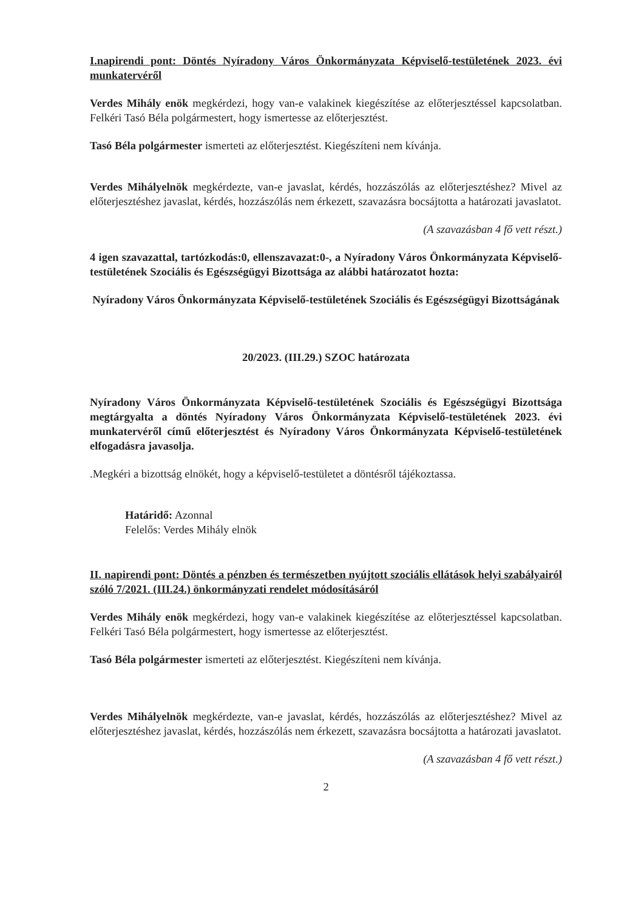I.napirendi pont: Döntés Nyíradony Város Önkormányzata Képviselő-testületének 2023. évi munkatervéről
Verdes Mihály enök megkérdezi, hogy van-e valakinek kiegészítése az előterjesztéssel kapcsolatban. Felkéri Tasó Béla polgármestert, hogy ismertesse az előterjesztést.
Tasó Béla polgármester ismerteti az előterjesztést. Kiegészíteni nem kívánja.
Verdes Mihályelnök megkérdezte, van-e javaslat, kérdés, hozzászólás az előterjesztéshez? Mivel az előterjesztéshez javaslat, kérdés, hozzászólás nem érkezett, szavazásra bocsájtotta a határozati javaslatot.
(A szavazásban 4 fő vett részt.)
4 igen szavazattal, tartózkodás:0, ellenszavazat:0-, a Nyíradony Város Önkormányzata Képviselő-testületének Szociális és Egészségügyi Bizottsága az alábbi határozatot hozta:
Nyíradony Város Önkormányzata Képviselő-testületének Szociális és Egészségügyi Bizottságának
20/2023. (III.29.) SZOC határozata
Nyíradony Város Önkormányzata Képviselő-testületének Szociális és Egészségügyi Bizottsága megtárgyalta a döntés Nyíradony Város Önkormányzata Képviselő-testületének 2023. évi munkatervéről című előterjesztést és Nyíradony Város Önkormányzata Képviselő-testületének elfogadásra javasolja.
.Megkéri a bizottság elnökét, hogy a képviselő-testületet a döntésről tájékoztassa.
Határidő: Azonnal
Felelős: Verdes Mihály elnök
II. napirendi pont: Döntés a pénzben és természetben nyújtott szociális ellátások helyi szabályairól szóló 7/2021. (III.24.) önkormányzati rendelet módosításáról
Verdes Mihály enök megkérdezi, hogy van-e valakinek kiegészítése az előterjesztéssel kapcsolatban. Felkéri Tasó Béla polgármestert, hogy ismertesse az előterjesztést.
Tasó Béla polgármester ismerteti az előterjesztést. Kiegészíteni nem kívánja.
Verdes Mihályelnök megkérdezte, van-e javaslat, kérdés, hozzászólás az előterjesztéshez? Mivel az előterjesztéshez javaslat, kérdés, hozzászólás nem érkezett, szavazásra bocsájtotta a határozati javaslatot.
(A szavazásban 4 fő vett részt.)
2